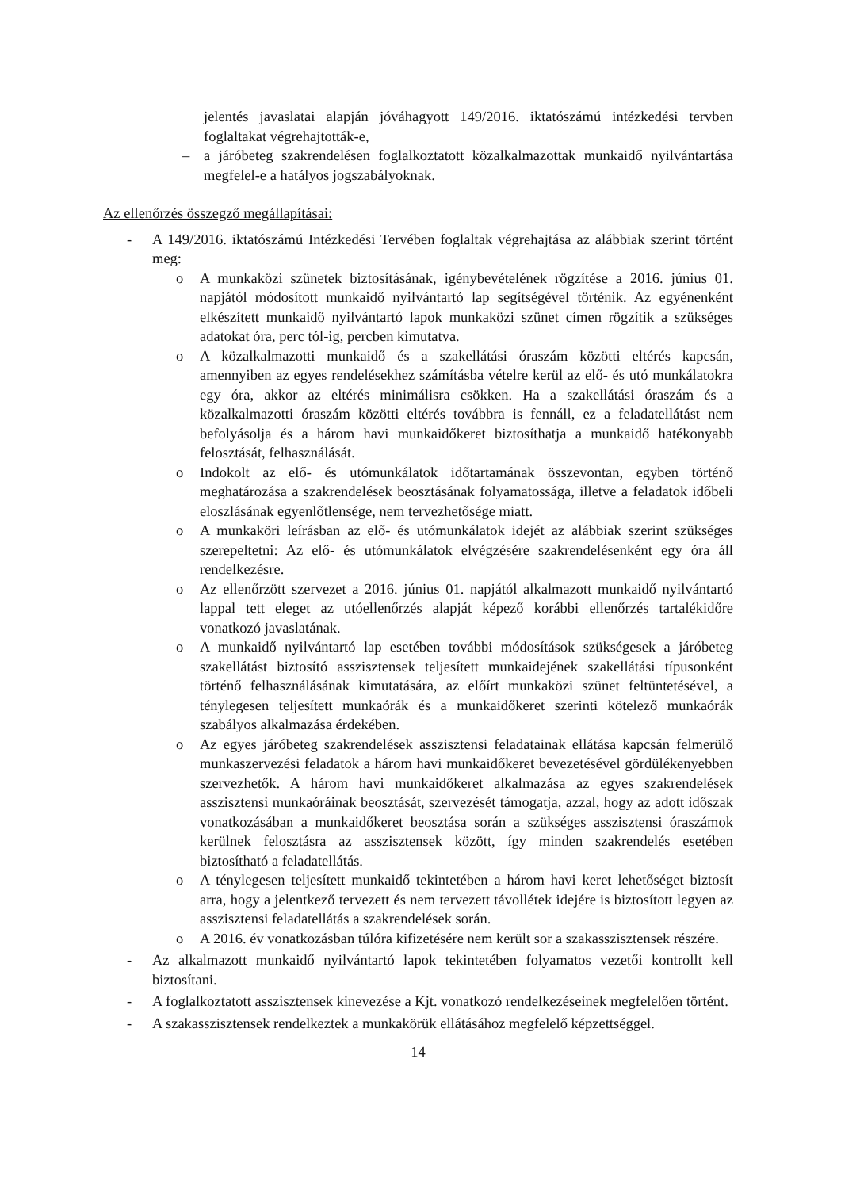jelentés javaslatai alapján jóváhagyott 149/2016. iktatószámú intézkedési tervben foglaltakat végrehajtották-e,
– a járóbeteg szakrendelésen foglalkoztatott közalkalmazottak munkaidő nyilvántartása megfelel-e a hatályos jogszabályoknak.
Az ellenőrzés összegző megállapításai:
- A 149/2016. iktatószámú Intézkedési Tervében foglaltak végrehajtása az alábbiak szerint történt meg:
o A munkaközi szünetek biztosításának, igénybevételének rögzítése a 2016. június 01. napjától módosított munkaidő nyilvántartó lap segítségével történik. Az egyénenként elkészített munkaidő nyilvántartó lapok munkaközi szünet címen rögzítik a szükséges adatokat óra, perc tól-ig, percben kimutatva.
o A közalkalmazotti munkaidő és a szakellátási óraszám közötti eltérés kapcsán, amennyiben az egyes rendelésekhez számításba vételre kerül az elő- és utó munkálatokra egy óra, akkor az eltérés minimálisra csökken. Ha a szakellátási óraszám és a közalkalmazotti óraszám közötti eltérés továbbra is fennáll, ez a feladatellátást nem befolyásolja és a három havi munkaidőkeret biztosíthatja a munkaidő hatékonyabb felosztását, felhasználását.
o Indokolt az elő- és utómunkálatok időtartamának összevontan, egyben történő meghatározása a szakrendelések beosztásának folyamatossága, illetve a feladatok időbeli eloszlásának egyenlőtlensége, nem tervezhetősége miatt.
o A munkaköri leírásban az elő- és utómunkálatok idejét az alábbiak szerint szükséges szerepeltetni: Az elő- és utómunkálatok elvégzésére szakrendelésenként egy óra áll rendelkezésre.
o Az ellenőrzött szervezet a 2016. június 01. napjától alkalmazott munkaidő nyilvántartó lappal tett eleget az utóellenőrzés alapját képező korábbi ellenőrzés tartalékidőre vonatkozó javaslatának.
o A munkaidő nyilvántartó lap esetében további módosítások szükségesek a járóbeteg szakellátást biztosító asszisztensek teljesített munkaidejének szakellátási típusonként történő felhasználásának kimutatására, az előírt munkaközi szünet feltüntetésével, a ténylegesen teljesített munkaórák és a munkaidőkeret szerinti kötelező munkaórák szabályos alkalmazása érdekében.
o Az egyes járóbeteg szakrendelések asszisztensi feladatainak ellátása kapcsán felmerülő munkaszervezési feladatok a három havi munkaidőkeret bevezetésével gördülékenyebben szervezhetők. A három havi munkaidőkeret alkalmazása az egyes szakrendelések asszisztensi munkaóráinak beosztását, szervezését támogatja, azzal, hogy az adott időszak vonatkozásában a munkaidőkeret beosztása során a szükséges asszisztensi óraszámok kerülnek felosztásra az asszisztensek között, így minden szakrendelés esetében biztosítható a feladatellátás.
o A ténylegesen teljesített munkaidő tekintetében a három havi keret lehetőséget biztosít arra, hogy a jelentkező tervezett és nem tervezett távollétek idejére is biztosított legyen az asszisztensi feladatellátás a szakrendelések során.
o A 2016. év vonatkozásban túlóra kifizetésére nem került sor a szakasszisztensek részére.
- Az alkalmazott munkaidő nyilvántartó lapok tekintetében folyamatos vezetői kontrollt kell biztosítani.
- A foglalkoztatott asszisztensek kinevezése a Kjt. vonatkozó rendelkezéseinek megfelelően történt.
- A szakasszisztensek rendelkeztek a munkakörük ellátásához megfelelő képzettséggel.
14